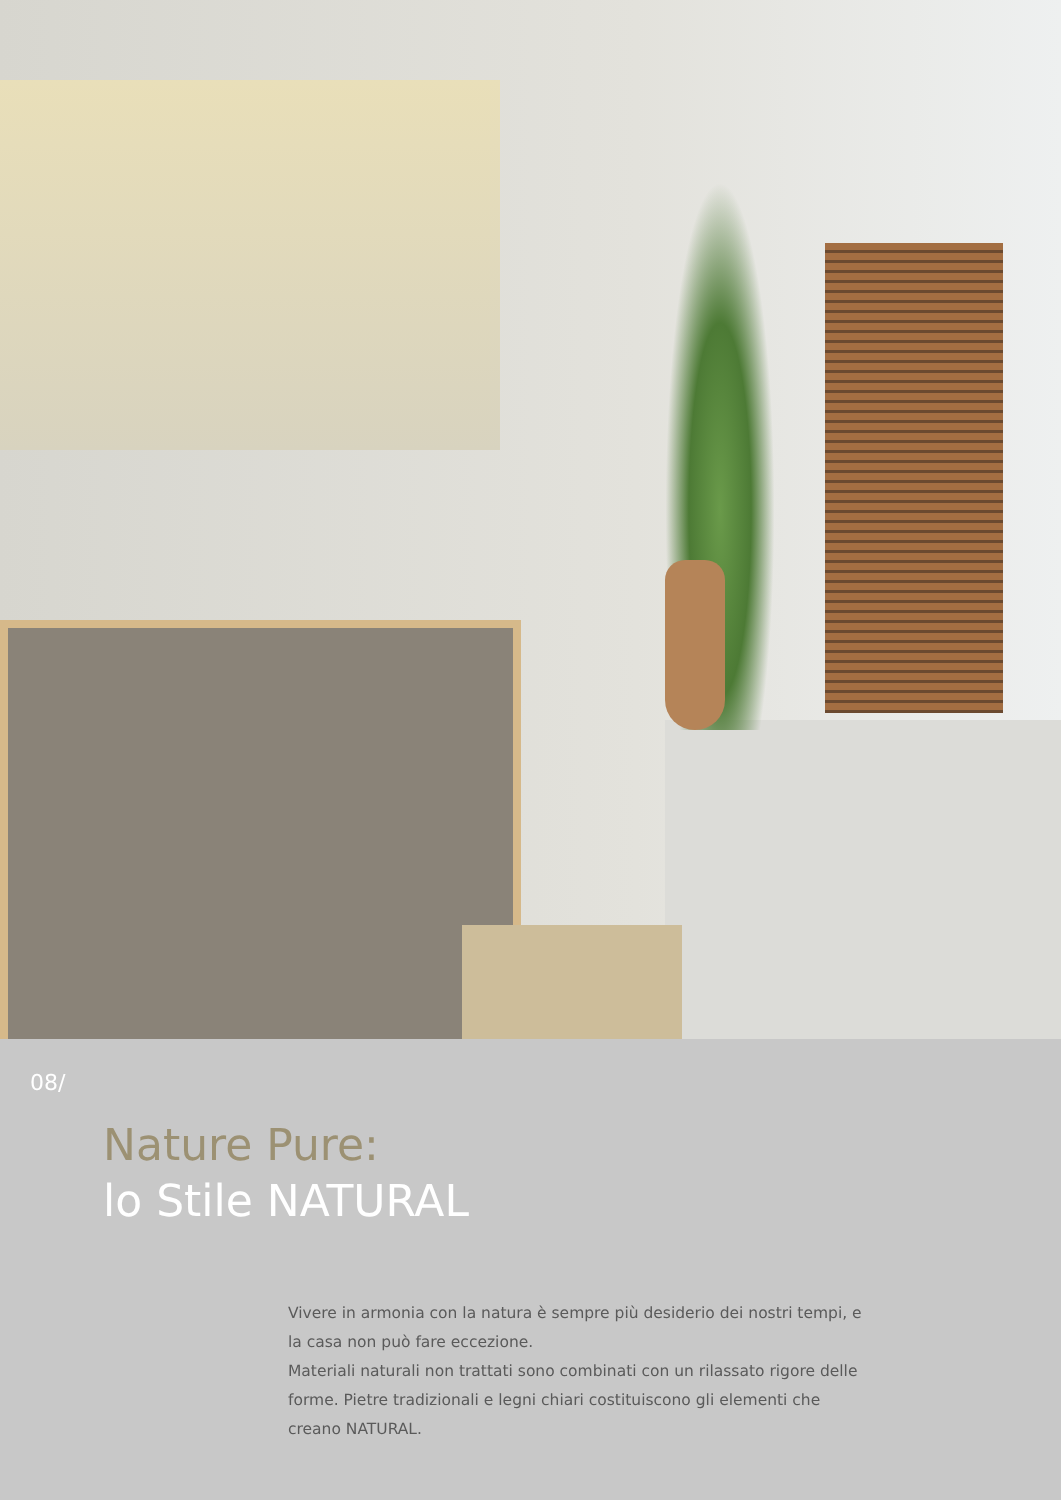08/
Nature Pure:
lo Stile NATURAL
Vivere in armonia con la natura è sempre più desiderio dei nostri tempi, e la casa non può fare eccezione.
Materiali naturali non trattati sono combinati con un rilassato rigore delle forme. Pietre tradizionali e legni chiari costituiscono gli elementi che creano NATURAL.